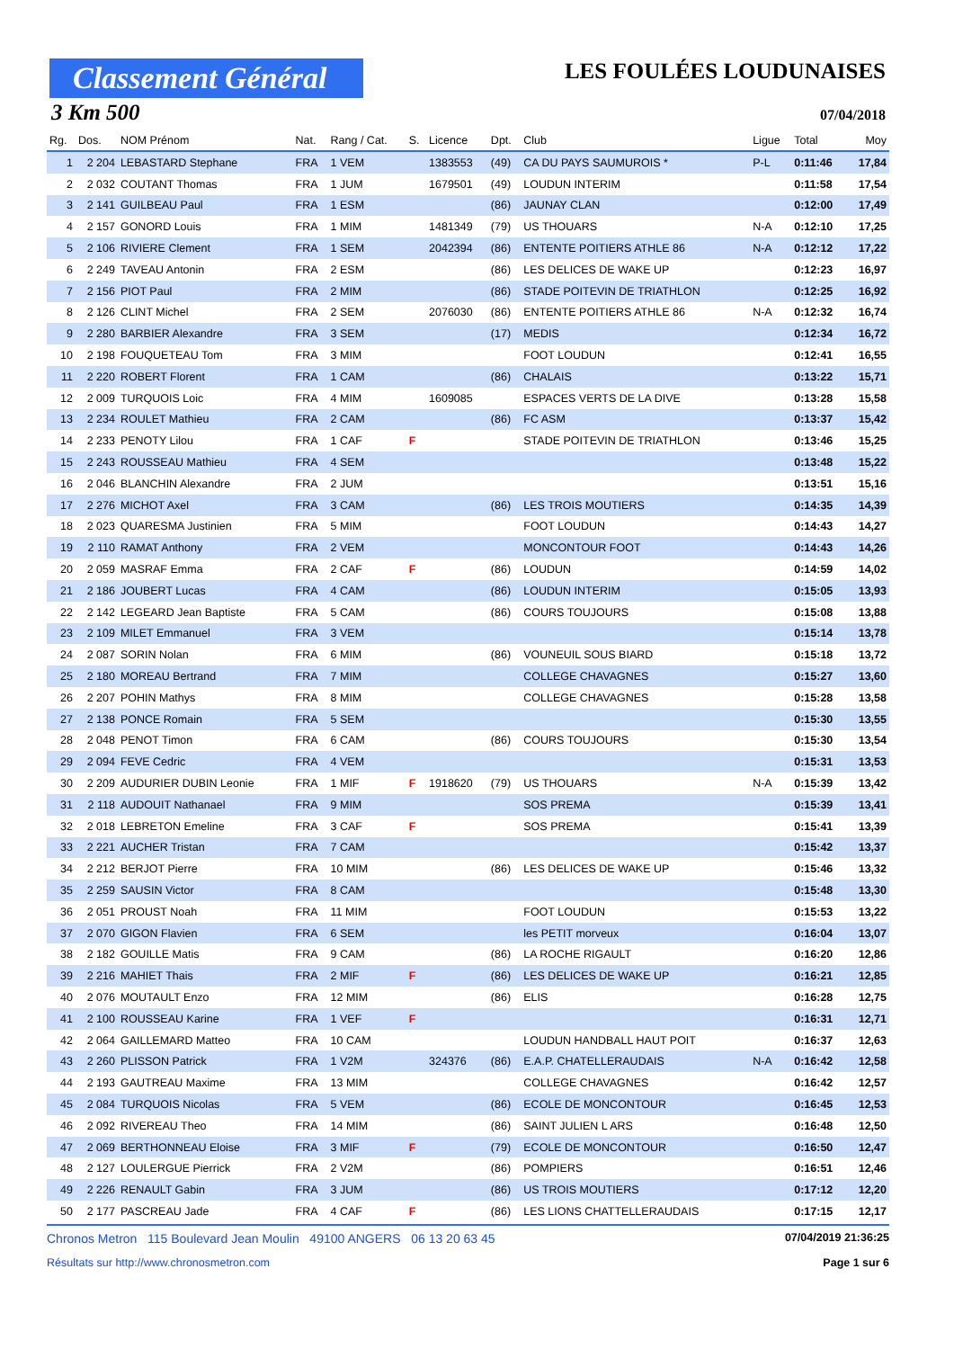Classement Général
LES FOULÉES LOUDUNAISES
3 Km 500 07/04/2018
| Rg. | Dos. | NOM Prénom | Nat. | Rang / Cat. | S. | Licence | Dpt. | Club | Ligue | Total | Moy |
| --- | --- | --- | --- | --- | --- | --- | --- | --- | --- | --- | --- |
| 1 | 2 204 | LEBASTARD Stephane | FRA | 1 VEM | | 1383553 | (49) | CA DU PAYS SAUMUROIS * | P-L | 0:11:46 | 17,84 |
| 2 | 2 032 | COUTANT Thomas | FRA | 1 JUM | | 1679501 | (49) | LOUDUN INTERIM | | 0:11:58 | 17,54 |
| 3 | 2 141 | GUILBEAU Paul | FRA | 1 ESM | | | (86) | JAUNAY CLAN | | 0:12:00 | 17,49 |
| 4 | 2 157 | GONORD Louis | FRA | 1 MIM | | 1481349 | (79) | US THOUARS | N-A | 0:12:10 | 17,25 |
| 5 | 2 106 | RIVIERE Clement | FRA | 1 SEM | | 2042394 | (86) | ENTENTE POITIERS ATHLE 86 | N-A | 0:12:12 | 17,22 |
| 6 | 2 249 | TAVEAU Antonin | FRA | 2 ESM | | | (86) | LES DELICES DE WAKE UP | | 0:12:23 | 16,97 |
| 7 | 2 156 | PIOT Paul | FRA | 2 MIM | | | (86) | STADE POITEVIN DE TRIATHLON | | 0:12:25 | 16,92 |
| 8 | 2 126 | CLINT Michel | FRA | 2 SEM | | 2076030 | (86) | ENTENTE POITIERS ATHLE 86 | N-A | 0:12:32 | 16,74 |
| 9 | 2 280 | BARBIER Alexandre | FRA | 3 SEM | | | (17) | MEDIS | | 0:12:34 | 16,72 |
| 10 | 2 198 | FOUQUETEAU Tom | FRA | 3 MIM | | | | FOOT LOUDUN | | 0:12:41 | 16,55 |
| 11 | 2 220 | ROBERT Florent | FRA | 1 CAM | | | (86) | CHALAIS | | 0:13:22 | 15,71 |
| 12 | 2 009 | TURQUOIS Loic | FRA | 4 MIM | | 1609085 | | ESPACES VERTS DE LA DIVE | | 0:13:28 | 15,58 |
| 13 | 2 234 | ROULET Mathieu | FRA | 2 CAM | | | (86) | FC ASM | | 0:13:37 | 15,42 |
| 14 | 2 233 | PENOTY Lilou | FRA | 1 CAF | F | | | STADE POITEVIN DE TRIATHLON | | 0:13:46 | 15,25 |
| 15 | 2 243 | ROUSSEAU Mathieu | FRA | 4 SEM | | | | | | 0:13:48 | 15,22 |
| 16 | 2 046 | BLANCHIN Alexandre | FRA | 2 JUM | | | | | | 0:13:51 | 15,16 |
| 17 | 2 276 | MICHOT Axel | FRA | 3 CAM | | | (86) | LES TROIS MOUTIERS | | 0:14:35 | 14,39 |
| 18 | 2 023 | QUARESMA Justinien | FRA | 5 MIM | | | | FOOT LOUDUN | | 0:14:43 | 14,27 |
| 19 | 2 110 | RAMAT Anthony | FRA | 2 VEM | | | | MONCONTOUR FOOT | | 0:14:43 | 14,26 |
| 20 | 2 059 | MASRAF Emma | FRA | 2 CAF | F | | (86) | LOUDUN | | 0:14:59 | 14,02 |
| 21 | 2 186 | JOUBERT Lucas | FRA | 4 CAM | | | (86) | LOUDUN INTERIM | | 0:15:05 | 13,93 |
| 22 | 2 142 | LEGEARD Jean Baptiste | FRA | 5 CAM | | | (86) | COURS TOUJOURS | | 0:15:08 | 13,88 |
| 23 | 2 109 | MILET Emmanuel | FRA | 3 VEM | | | | | | 0:15:14 | 13,78 |
| 24 | 2 087 | SORIN Nolan | FRA | 6 MIM | | | (86) | VOUNEUIL SOUS BIARD | | 0:15:18 | 13,72 |
| 25 | 2 180 | MOREAU Bertrand | FRA | 7 MIM | | | | COLLEGE CHAVAGNES | | 0:15:27 | 13,60 |
| 26 | 2 207 | POHIN Mathys | FRA | 8 MIM | | | | COLLEGE CHAVAGNES | | 0:15:28 | 13,58 |
| 27 | 2 138 | PONCE Romain | FRA | 5 SEM | | | | | | 0:15:30 | 13,55 |
| 28 | 2 048 | PENOT Timon | FRA | 6 CAM | | | (86) | COURS TOUJOURS | | 0:15:30 | 13,54 |
| 29 | 2 094 | FEVE Cedric | FRA | 4 VEM | | | | | | 0:15:31 | 13,53 |
| 30 | 2 209 | AUDURIER DUBIN Leonie | FRA | 1 MIF | F | 1918620 | (79) | US THOUARS | N-A | 0:15:39 | 13,42 |
| 31 | 2 118 | AUDOUIT Nathanael | FRA | 9 MIM | | | | SOS PREMA | | 0:15:39 | 13,41 |
| 32 | 2 018 | LEBRETON Emeline | FRA | 3 CAF | F | | | SOS PREMA | | 0:15:41 | 13,39 |
| 33 | 2 221 | AUCHER Tristan | FRA | 7 CAM | | | | | | 0:15:42 | 13,37 |
| 34 | 2 212 | BERJOT Pierre | FRA | 10 MIM | | | (86) | LES DELICES DE WAKE UP | | 0:15:46 | 13,32 |
| 35 | 2 259 | SAUSIN Victor | FRA | 8 CAM | | | | | | 0:15:48 | 13,30 |
| 36 | 2 051 | PROUST Noah | FRA | 11 MIM | | | | FOOT LOUDUN | | 0:15:53 | 13,22 |
| 37 | 2 070 | GIGON Flavien | FRA | 6 SEM | | | | les PETIT morveux | | 0:16:04 | 13,07 |
| 38 | 2 182 | GOUILLE Matis | FRA | 9 CAM | | | (86) | LA ROCHE RIGAULT | | 0:16:20 | 12,86 |
| 39 | 2 216 | MAHIET Thais | FRA | 2 MIF | F | | (86) | LES DELICES DE WAKE UP | | 0:16:21 | 12,85 |
| 40 | 2 076 | MOUTAULT Enzo | FRA | 12 MIM | | | (86) | ELIS | | 0:16:28 | 12,75 |
| 41 | 2 100 | ROUSSEAU Karine | FRA | 1 VEF | F | | | | | 0:16:31 | 12,71 |
| 42 | 2 064 | GAILLEMARD Matteo | FRA | 10 CAM | | | | LOUDUN HANDBALL HAUT POIT | | 0:16:37 | 12,63 |
| 43 | 2 260 | PLISSON Patrick | FRA | 1 V2M | | 324376 | (86) | E.A.P. CHATELLERAUDAIS | N-A | 0:16:42 | 12,58 |
| 44 | 2 193 | GAUTREAU Maxime | FRA | 13 MIM | | | | COLLEGE CHAVAGNES | | 0:16:42 | 12,57 |
| 45 | 2 084 | TURQUOIS Nicolas | FRA | 5 VEM | | | (86) | ECOLE DE MONCONTOUR | | 0:16:45 | 12,53 |
| 46 | 2 092 | RIVEREAU Theo | FRA | 14 MIM | | | (86) | SAINT JULIEN L ARS | | 0:16:48 | 12,50 |
| 47 | 2 069 | BERTHONNEAU Eloise | FRA | 3 MIF | F | | (79) | ECOLE DE MONCONTOUR | | 0:16:50 | 12,47 |
| 48 | 2 127 | LOULERGUE Pierrick | FRA | 2 V2M | | | (86) | POMPIERS | | 0:16:51 | 12,46 |
| 49 | 2 226 | RENAULT Gabin | FRA | 3 JUM | | | (86) | US TROIS MOUTIERS | | 0:17:12 | 12,20 |
| 50 | 2 177 | PASCREAU Jade | FRA | 4 CAF | F | | (86) | LES LIONS CHATTELLERAUDAIS | | 0:17:15 | 12,17 |
Chronos Metron 115 Boulevard Jean Moulin 49100 ANGERS 06 13 20 63 45 07/04/2019 21:36:25
Résultats sur http://www.chronosmetron.com Page 1 sur 6